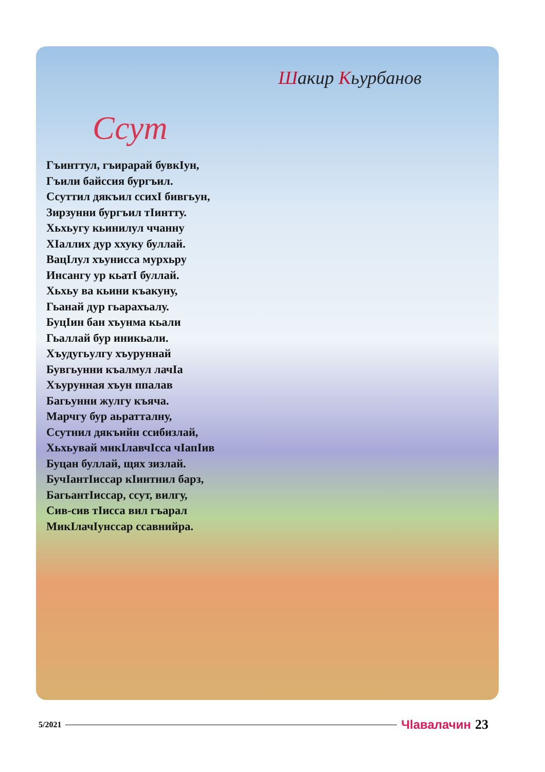Шакир Кьурбанов
Ссут
Гъинттул, гъирарай бувкIун,
Гъили байссия бургъил.
Ссуттил дякъил ссихI бивгьун,
Зирзунни бургъил тIинтту.
Хьхьугу кьинилул ччанну
ХIаллих дур ххуку буллай.
ВацIлул хъунисса мурхьру
Инсангу ур кьатI буллай.
Хьхьу ва кьини къакуну,
Гьанай дур гьарахъалу.
БуцIин бан хъунма кьали
Гьаллай бур иникьали.
Хъудугьулгу хъуруннай
Бувгьунни къалмул лачIа
Хъурунная хъун ппалав
Багьунни жулгу къяча.
Марчгу бур аьратталну,
Ссутнил дякъийн ссибизлай,
Хьхьувай микIлавчIсса чIапIив
Буцан буллай, щях зизлай.
БучIантIиссар кIинтнил барз,
БагьантIиссар, ссут, вилгу,
Сив-сив тIисса вил гъарал
МикIлачIунссар ссавнийра.
5/2021 Чlавалачин 23